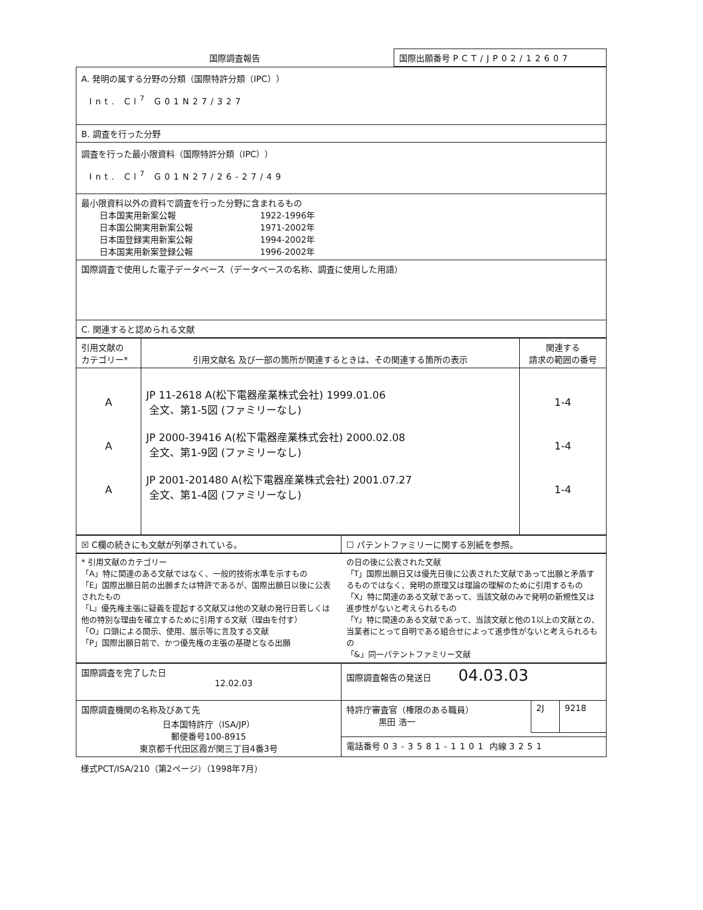| 国際調査報告 | 国際出願番号 PCT/JP02/12607 |
| A. 発明の属する分野の分類（国際特許分類（IPC）） Int. Cl<sup>7</sup> G01N27/327 |
| B. 調査を行った分野 |
| 調査を行った最小限資料（国際特許分類（IPC）） Int. Cl<sup>7</sup> G01N27/26-27/49 |
| 最小限資料以外の資料で調査を行った分野に含まれるもの / 日本国実用新案公報 / 1922-1996年 / / 日本国公開実用新案公報 / 1971-2002年 / / 日本国登録実用新案公報 / 1994-2002年 / / 日本国実用新案登録公報 / 1996-2002年 / |
| 国際調査で使用した電子データベース（データベースの名称、調査に使用した用語） |
| C. 関連すると認められる文献 |
| 引用文献の カテゴリー* | 引用文献名 及び一部の箇所が関連するときは、その関連する箇所の表示 | 関連する 請求の範囲の番号 |
| --- | --- | --- |
| A A A | JP 11-2618 A(松下電器産業株式会社) 1999.01.06 全文、第1-5図 (ファミリーなし) JP 2000-39416 A(松下電器産業株式会社) 2000.02.08 全文、第1-9図 (ファミリーなし) JP 2001-201480 A(松下電器産業株式会社) 2001.07.27 全文、第1-4図 (ファミリーなし) | 1-4 1-4 1-4 |
| ☒ C欄の続きにも文献が列挙されている。 | ☐ パテントファミリーに関する別紙を参照。 |
| * 引用文献のカテゴリー 「A」特に関連のある文献ではなく、一般的技術水準を示すもの 「E」国際出願日前の出願または特許であるが、国際出願日以後に公表されたもの 「L」優先権主張に疑義を提起する文献又は他の文献の発行日若しくは他の特別な理由を確立するために引用する文献（理由を付す） 「O」口頭による開示、使用、展示等に言及する文献 「P」国際出願日前で、かつ優先権の主張の基礎となる出願 | の日の後に公表された文献 「T」国際出願日又は優先日後に公表された文献であって出願と矛盾するものではなく、発明の原理又は理論の理解のために引用するもの 「X」特に関連のある文献であって、当該文献のみで発明の新規性又は進歩性がないと考えられるもの 「Y」特に関連のある文献であって、当該文献と他の1以上の文献との、当業者にとって自明である組合せによって進歩性がないと考えられるもの 「&」同一パテントファミリー文献 |
| 国際調査を完了した日 12.02.03 | 国際調査報告の発送日 04.03.03 |
| 国際調査機関の名称及びあて先 日本国特許庁（ISA/JP） 郵便番号100-8915 東京都千代田区霞が関三丁目4番3号 | / 特許庁審査官（権限のある職員） 黒田 浩一 / 2J / 9218 / |
| | 電話番号 03-3581-1101 内線 3251 |
様式PCT/ISA/210（第2ページ）（1998年7月）